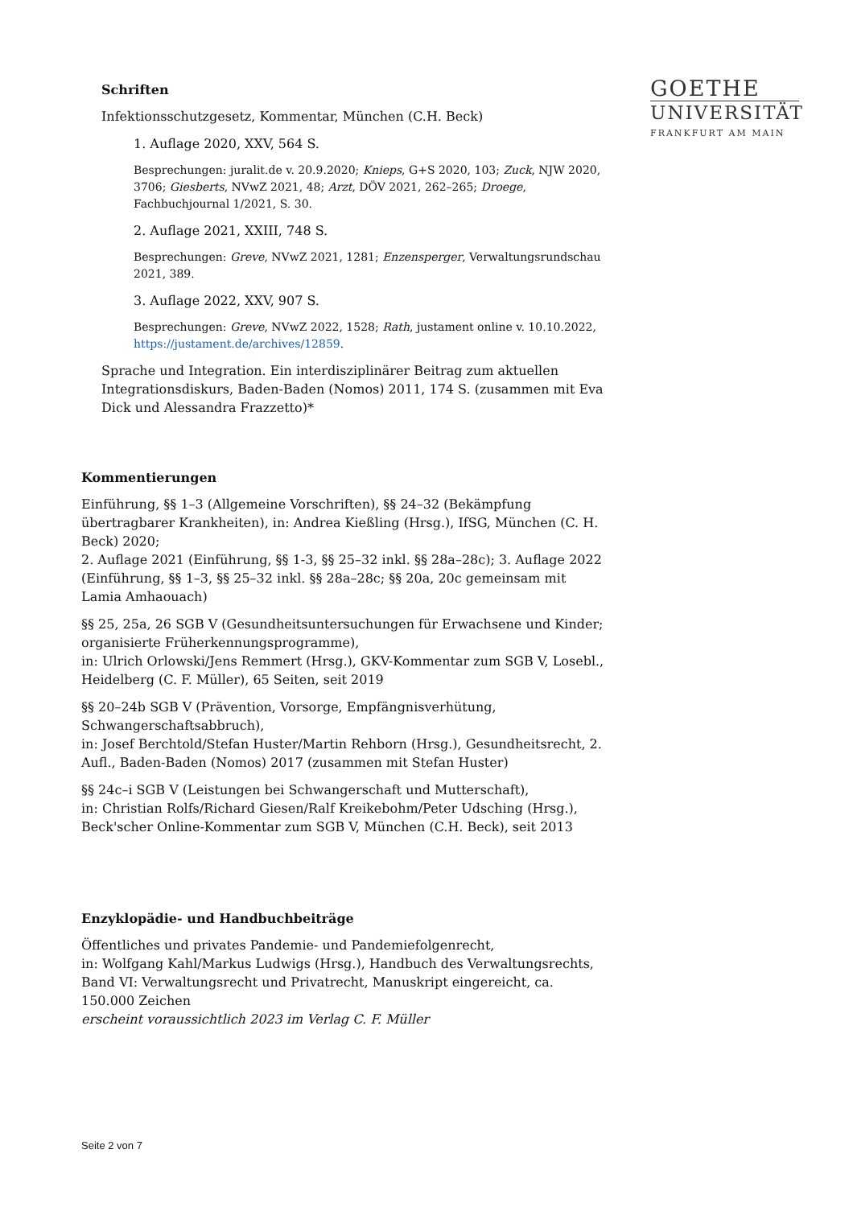GOETHE
UNIVERSITÄT
FRANKFURT AM MAIN
Schriften
Infektionsschutzgesetz, Kommentar, München (C.H. Beck)
1. Auflage 2020, XXV, 564 S.
Besprechungen: juralit.de v. 20.9.2020; Knieps, G+S 2020, 103; Zuck, NJW 2020, 3706; Giesberts, NVwZ 2021, 48; Arzt, DÖV 2021, 262–265; Droege, Fachbuchjournal 1/2021, S. 30.
2. Auflage 2021, XXIII, 748 S.
Besprechungen: Greve, NVwZ 2021, 1281; Enzensperger, Verwaltungsrundschau 2021, 389.
3. Auflage 2022, XXV, 907 S.
Besprechungen: Greve, NVwZ 2022, 1528; Rath, justament online v. 10.10.2022, https://justament.de/archives/12859.
Sprache und Integration. Ein interdisziplinärer Beitrag zum aktuellen Integrationsdiskurs, Baden-Baden (Nomos) 2011, 174 S. (zusammen mit Eva Dick und Alessandra Frazzetto)*
Kommentierungen
Einführung, §§ 1–3 (Allgemeine Vorschriften), §§ 24–32 (Bekämpfung übertragbarer Krankheiten), in: Andrea Kießling (Hrsg.), IfSG, München (C. H. Beck) 2020;
2. Auflage 2021 (Einführung, §§ 1-3, §§ 25–32 inkl. §§ 28a–28c); 3. Auflage 2022 (Einführung, §§ 1–3, §§ 25–32 inkl. §§ 28a–28c; §§ 20a, 20c gemeinsam mit Lamia Amhaouach)
§§ 25, 25a, 26 SGB V (Gesundheitsuntersuchungen für Erwachsene und Kinder; organisierte Früherkennungsprogramme),
in: Ulrich Orlowski/Jens Remmert (Hrsg.), GKV-Kommentar zum SGB V, Losebl., Heidelberg (C. F. Müller), 65 Seiten, seit 2019
§§ 20–24b SGB V (Prävention, Vorsorge, Empfängnisverhütung, Schwangerschaftsabbruch),
in: Josef Berchtold/Stefan Huster/Martin Rehborn (Hrsg.), Gesundheitsrecht, 2. Aufl., Baden-Baden (Nomos) 2017 (zusammen mit Stefan Huster)
§§ 24c–i SGB V (Leistungen bei Schwangerschaft und Mutterschaft),
in: Christian Rolfs/Richard Giesen/Ralf Kreikebohm/Peter Udsching (Hrsg.), Beck'scher Online-Kommentar zum SGB V, München (C.H. Beck), seit 2013
Enzyklopädie- und Handbuchbeiträge
Öffentliches und privates Pandemie- und Pandemiefolgenrecht,
in: Wolfgang Kahl/Markus Ludwigs (Hrsg.), Handbuch des Verwaltungsrechts, Band VI: Verwaltungsrecht und Privatrecht, Manuskript eingereicht, ca. 150.000 Zeichen
erscheint voraussichtlich 2023 im Verlag C. F. Müller
Seite 2 von 7